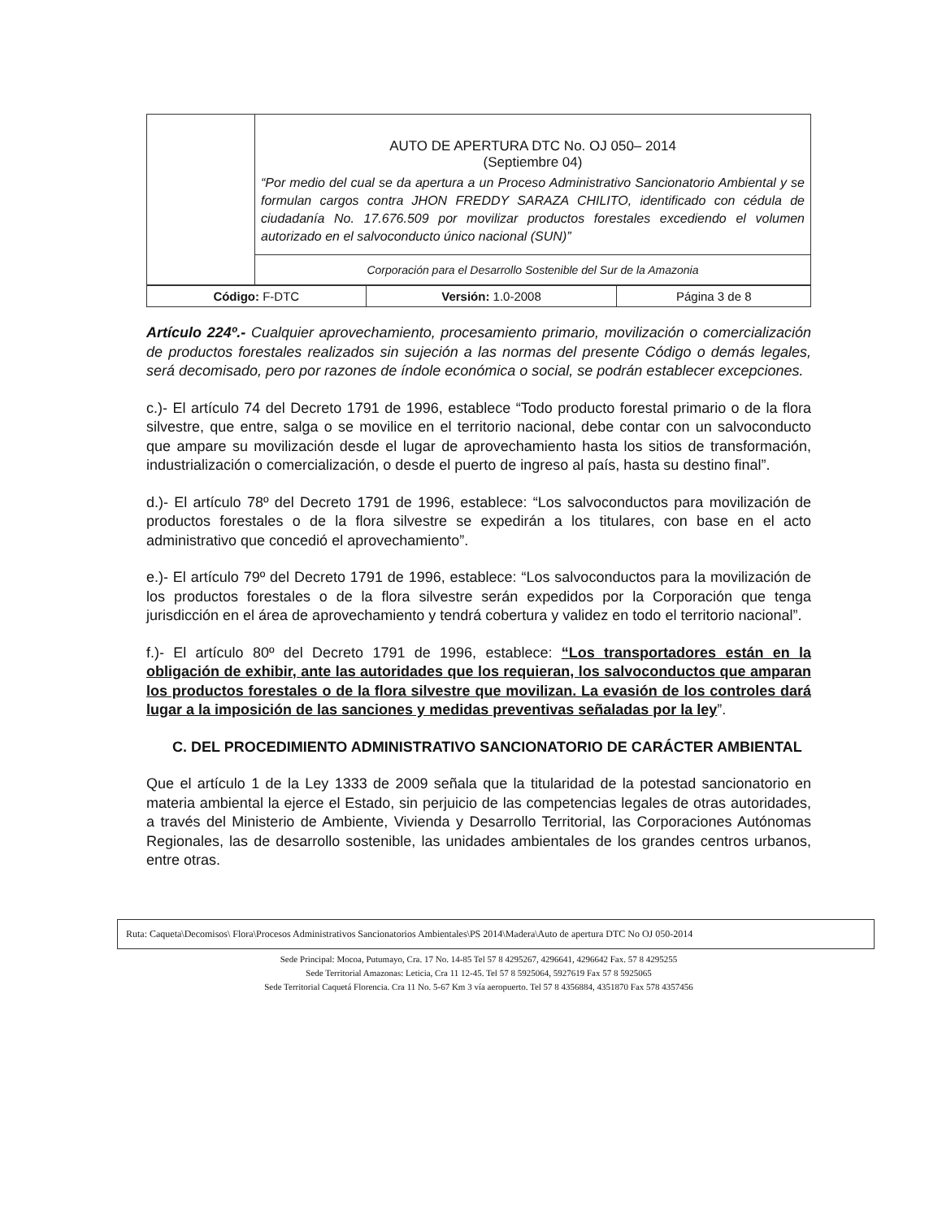| | AUTO DE APERTURA DTC No. OJ 050– 2014 (Septiembre 04) “Por medio del cual se da apertura a un Proceso Administrativo Sancionatorio Ambiental y se formulan cargos contra JHON FREDDY SARAZA CHILITO, identificado con cédula de ciudadanía No. 17.676.509 por movilizar productos forestales excediendo el volumen autorizado en el salvoconducto único nacional (SUN)” |
| | Corporación para el Desarrollo Sostenible del Sur de la Amazonia |
| Código: F-DTC | Versión: 1.0-2008 | Página 3 de 8 |
Artículo 224º.- Cualquier aprovechamiento, procesamiento primario, movilización o comercialización de productos forestales realizados sin sujeción a las normas del presente Código o demás legales, será decomisado, pero por razones de índole económica o social, se podrán establecer excepciones.
c.)- El artículo 74 del Decreto 1791 de 1996, establece “Todo producto forestal primario o de la flora silvestre, que entre, salga o se movilice en el territorio nacional, debe contar con un salvoconducto que ampare su movilización desde el lugar de aprovechamiento hasta los sitios de transformación, industrialización o comercialización, o desde el puerto de ingreso al país, hasta su destino final”.
d.)- El artículo 78º del Decreto 1791 de 1996, establece: “Los salvoconductos para movilización de productos forestales o de la flora silvestre se expedirán a los titulares, con base en el acto administrativo que concedió el aprovechamiento”.
e.)- El artículo 79º del Decreto 1791 de 1996, establece: “Los salvoconductos para la movilización de los productos forestales o de la flora silvestre serán expedidos por la Corporación que tenga jurisdicción en el área de aprovechamiento y tendrá cobertura y validez en todo el territorio nacional”.
f.)- El artículo 80º del Decreto 1791 de 1996, establece: “Los transportadores están en la obligación de exhibir, ante las autoridades que los requieran, los salvoconductos que amparan los productos forestales o de la flora silvestre que movilizan. La evasión de los controles dará lugar a la imposición de las sanciones y medidas preventivas señaladas por la ley”.
C. DEL PROCEDIMIENTO ADMINISTRATIVO SANCIONATORIO DE CARÁCTER AMBIENTAL
Que el artículo 1 de la Ley 1333 de 2009 señala que la titularidad de la potestad sancionatorio en materia ambiental la ejerce el Estado, sin perjuicio de las competencias legales de otras autoridades, a través del Ministerio de Ambiente, Vivienda y Desarrollo Territorial, las Corporaciones Autónomas Regionales, las de desarrollo sostenible, las unidades ambientales de los grandes centros urbanos, entre otras.
Ruta: Caqueta\Decomisos\ Flora\Procesos Administrativos Sancionatorios Ambientales\PS 2014\Madera\Auto de apertura DTC No OJ 050-2014
Sede Principal: Mocoa, Putumayo, Cra. 17 No. 14-85 Tel 57 8 4295267, 4296641, 4296642 Fax. 57 8 4295255
Sede Territorial Amazonas: Leticia, Cra 11 12-45. Tel 57 8 5925064, 5927619 Fax 57 8 5925065
Sede Territorial Caquetá Florencia. Cra 11 No. 5-67 Km 3 vía aeropuerto. Tel 57 8 4356884, 4351870 Fax 578 4357456